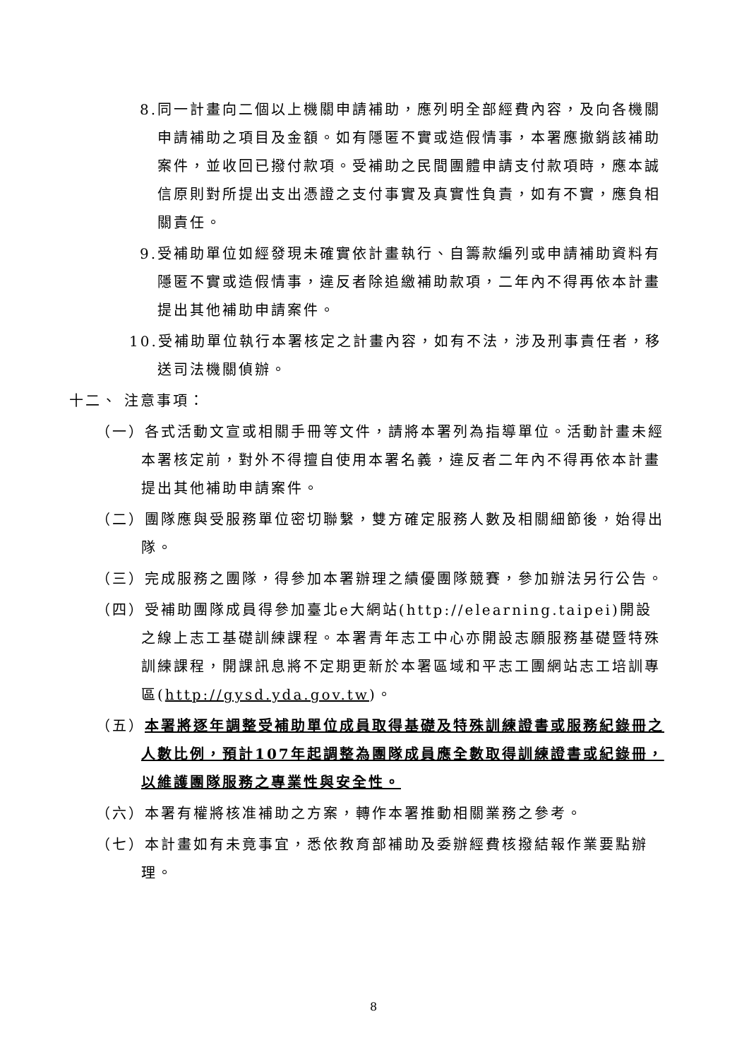8.同一計畫向二個以上機關申請補助，應列明全部經費內容，及向各機關申請補助之項目及金額。如有隱匿不實或造假情事，本署應撤銷該補助案件，並收回已撥付款項。受補助之民間團體申請支付款項時，應本誠信原則對所提出支出憑證之支付事實及真實性負責，如有不實，應負相關責任。
9.受補助單位如經發現未確實依計畫執行、自籌款編列或申請補助資料有隱匿不實或造假情事，違反者除追繳補助款項，二年內不得再依本計畫提出其他補助申請案件。
10.受補助單位執行本署核定之計畫內容，如有不法，涉及刑事責任者，移送司法機關偵辦。
十二、 注意事項：
（一）各式活動文宣或相關手冊等文件，請將本署列為指導單位。活動計畫未經本署核定前，對外不得擅自使用本署名義，違反者二年內不得再依本計畫提出其他補助申請案件。
（二）團隊應與受服務單位密切聯繫，雙方確定服務人數及相關細節後，始得出隊。
（三）完成服務之團隊，得參加本署辦理之績優團隊競賽，參加辦法另行公告。
（四）受補助團隊成員得參加臺北e大網站(http://elearning.taipei)開設之線上志工基礎訓練課程。本署青年志工中心亦開設志願服務基礎暨特殊訓練課程，開課訊息將不定期更新於本署區域和平志工團網站志工培訓專區(http://gysd.yda.gov.tw)。
（五）本署將逐年調整受補助單位成員取得基礎及特殊訓練證書或服務紀錄冊之人數比例，預計107年起調整為團隊成員應全數取得訓練證書或紀錄冊，以維護團隊服務之專業性與安全性。
（六）本署有權將核准補助之方案，轉作本署推動相關業務之參考。
（七）本計畫如有未竟事宜，悉依教育部補助及委辦經費核撥結報作業要點辦理。
8